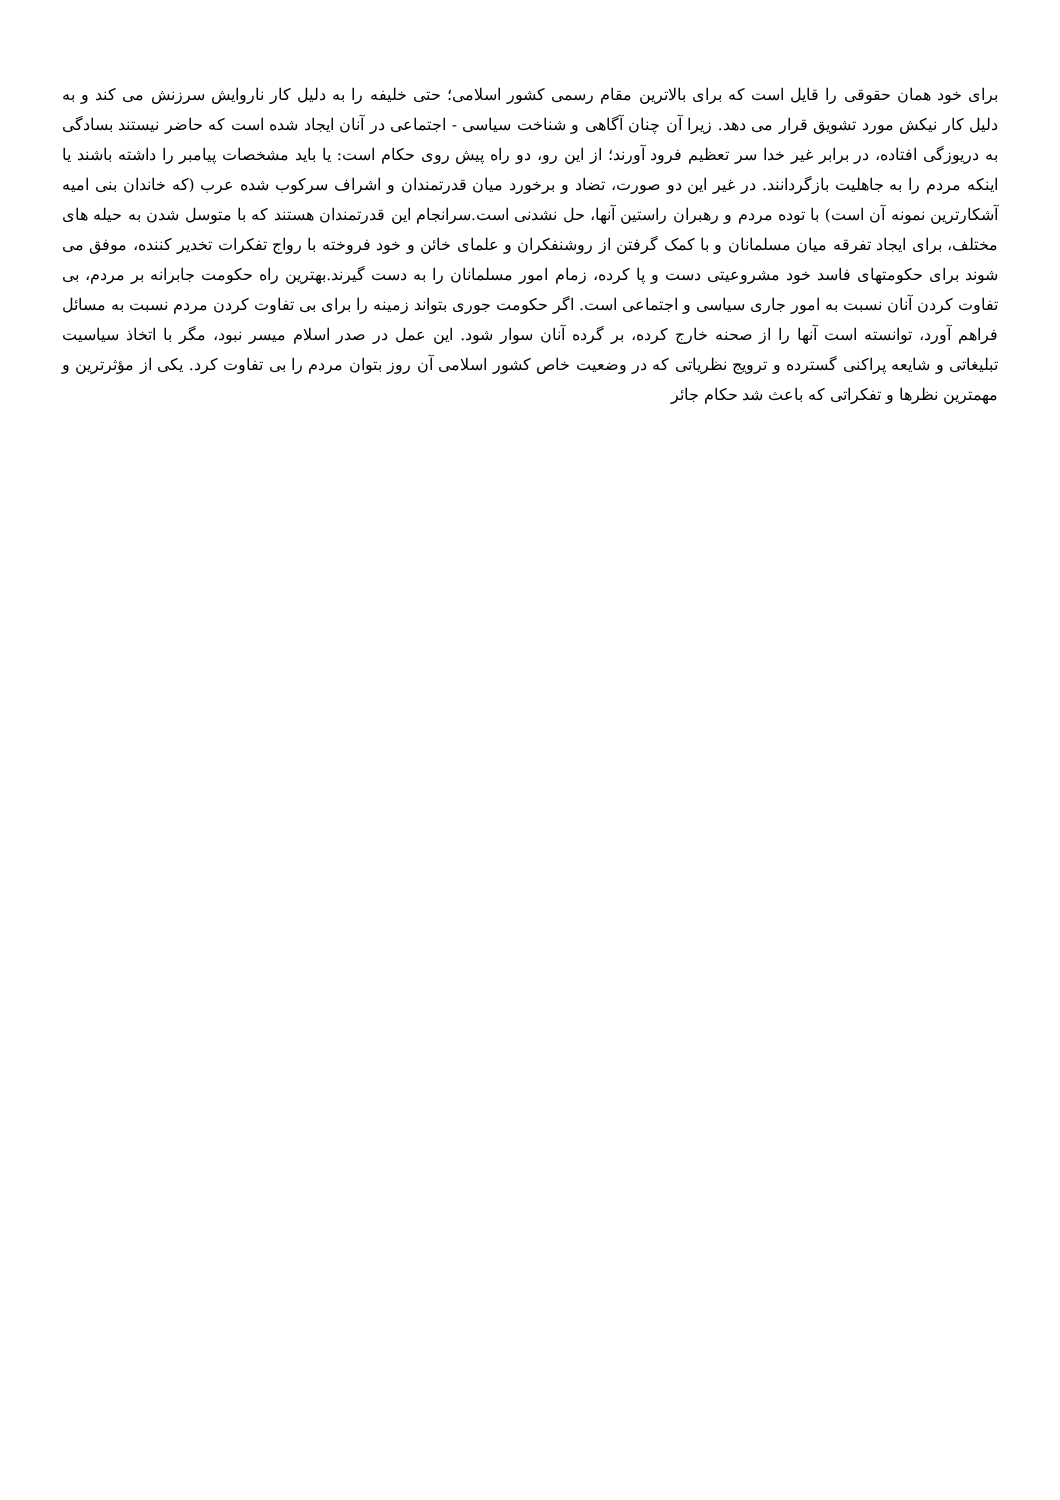برای خود همان حقوقی را قایل است که برای بالاترین مقام رسمی کشور اسلامی؛ حتی خلیفه را به دلیل کار ناروایش سرزنش می کند و به دلیل کار نیکش مورد تشویق قرار می دهد. زیرا آن چنان آگاهی و شناخت سیاسی - اجتماعی در آنان ایجاد شده است که حاضر نیستند بسادگی به دریوزگی افتاده، در برابر غیر خدا سر تعظیم فرود آورند؛ از این رو، دو راه پیش روی حکام است: یا باید مشخصات پیامبر را داشته باشند یا اینکه مردم را به جاهلیت بازگردانند. در غیر این دو صورت، تضاد و برخورد میان قدرتمندان و اشراف سرکوب شده عرب (که خاندان بنی امیه آشکارترین نمونه آن است) با توده مردم و رهبران راستین آنها، حل نشدنی است.سرانجام این قدرتمندان هستند که با متوسل شدن به حیله های مختلف، برای ایجاد تفرقه میان مسلمانان و با کمک گرفتن از روشنفکران و علمای خائن و خود فروخته با رواج تفکرات تخدیر کننده، موفق می شوند برای حکومتهای فاسد خود مشروعیتی دست و پا کرده، زمام امور مسلمانان را به دست گیرند.بهترین راه حکومت جابرانه بر مردم، بی تفاوت کردن آنان نسبت به امور جاری سیاسی و اجتماعی است. اگر حکومت جوری بتواند زمینه را برای بی تفاوت کردن مردم نسبت به مسائل فراهم آورد، توانسته است آنها را از صحنه خارج کرده، بر گرده آنان سوار شود. این عمل در صدر اسلام میسر نبود، مگر با اتخاذ سیاسیت تبلیغاتی و شایعه پراکنی گسترده و ترویج نظریاتی که در وضعیت خاص کشور اسلامی آن روز بتوان مردم را بی تفاوت کرد. یکی از مؤثرترین و مهمترین نظرها و تفکراتی که باعث شد حکام جائر